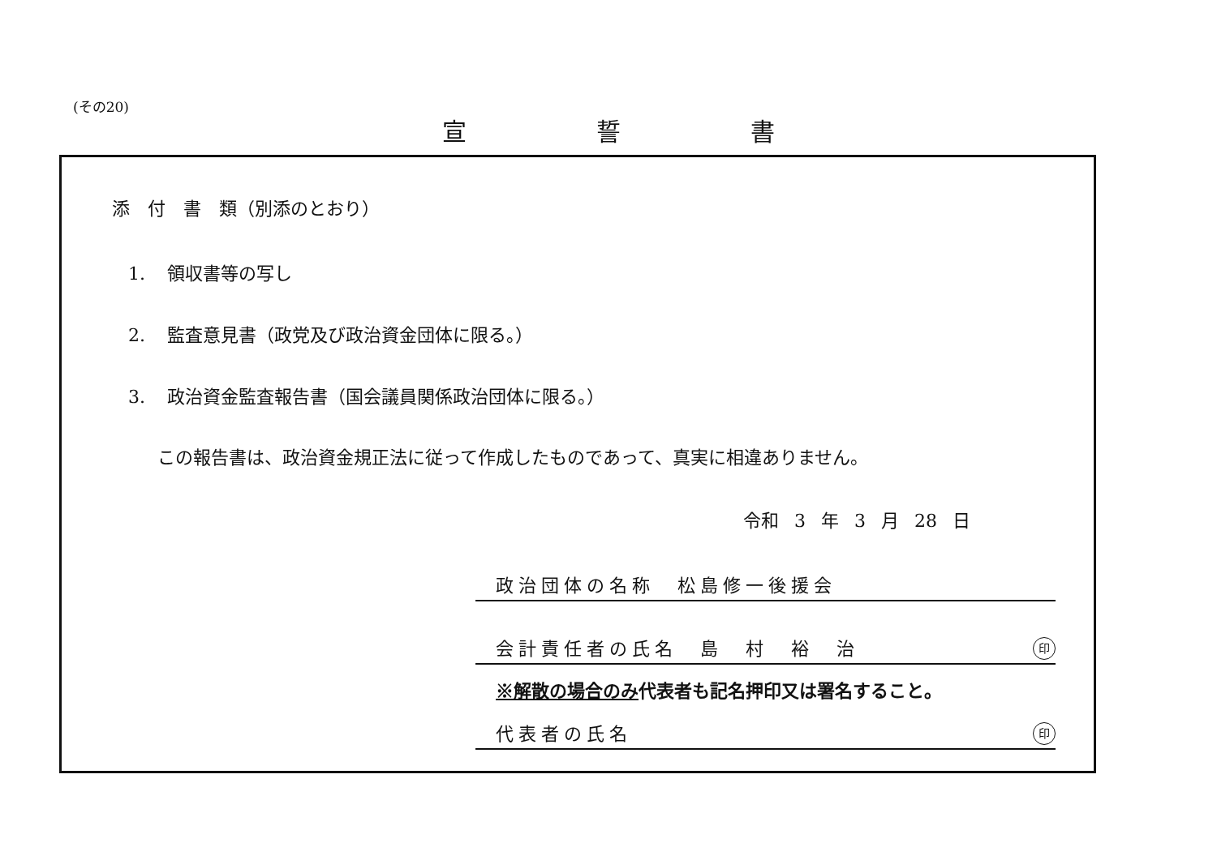(その20)
宣誓書
添　付　書　類（別添のとおり）
1. 領収書等の写し
2. 監査意見書（政党及び政治資金団体に限る。）
3. 政治資金監査報告書（国会議員関係政治団体に限る。）
この報告書は、政治資金規正法に従って作成したものであって、真実に相違ありません。
令和 3 年 3 月 28 日
政治団体の名称　松島修一後援会
会計責任者の氏名　島　村　裕　治
印
※解散の場合のみ代表者も記名押印又は署名すること。
代表者の氏名
印